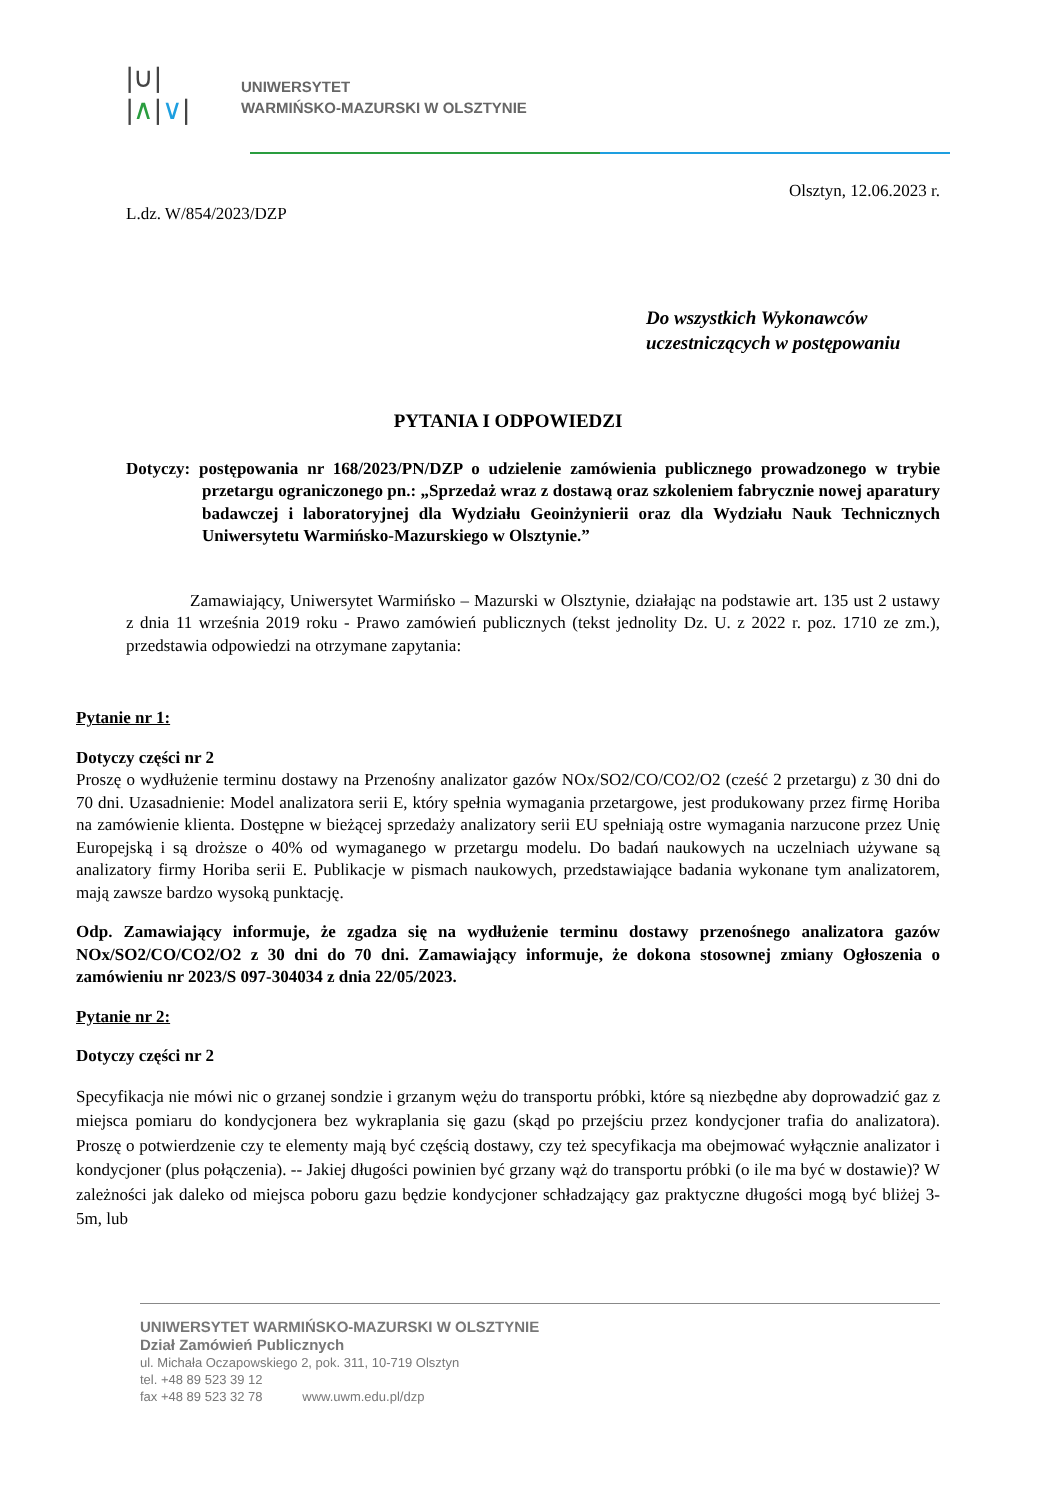|∪|
|∧|∨|
UNIWERSYTET
WARMIŃSKO-MAZURSKI W OLSZTYNIE
Olsztyn, 12.06.2023 r.
L.dz. W/854/2023/DZP
Do wszystkich Wykonawców
uczestniczących w postępowaniu
PYTANIA I ODPOWIEDZI
Dotyczy: postępowania nr 168/2023/PN/DZP o udzielenie zamówienia publicznego prowadzonego w trybie przetargu ograniczonego pn.: „Sprzedaż wraz z dostawą oraz szkoleniem fabrycznie nowej aparatury badawczej i laboratoryjnej dla Wydziału Geoinżynierii oraz dla Wydziału Nauk Technicznych Uniwersytetu Warmińsko-Mazurskiego w Olsztynie.”
Zamawiający, Uniwersytet Warmińsko – Mazurski w Olsztynie, działając na podstawie art. 135 ust 2 ustawy z dnia 11 września 2019 roku - Prawo zamówień publicznych (tekst jednolity Dz. U. z 2022 r. poz. 1710 ze zm.), przedstawia odpowiedzi na otrzymane zapytania:
Pytanie nr 1:
Dotyczy części nr 2
Proszę o wydłużenie terminu dostawy na Przenośny analizator gazów NOx/SO2/CO/CO2/O2 (cześć 2 przetargu) z 30 dni do 70 dni. Uzasadnienie: Model analizatora serii E, który spełnia wymagania przetargowe, jest produkowany przez firmę Horiba na zamówienie klienta. Dostępne w bieżącej sprzedaży analizatory serii EU spełniają ostre wymagania narzucone przez Unię Europejską i są droższe o 40% od wymaganego w przetargu modelu. Do badań naukowych na uczelniach używane są analizatory firmy Horiba serii E. Publikacje w pismach naukowych, przedstawiające badania wykonane tym analizatorem, mają zawsze bardzo wysoką punktację.
Odp. Zamawiający informuje, że zgadza się na wydłużenie terminu dostawy przenośnego analizatora gazów NOx/SO2/CO/CO2/O2 z 30 dni do 70 dni. Zamawiający informuje, że dokona stosownej zmiany Ogłoszenia o zamówieniu nr 2023/S 097-304034 z dnia 22/05/2023.
Pytanie nr 2:
Dotyczy części nr 2
Specyfikacja nie mówi nic o grzanej sondzie i grzanym wężu do transportu próbki, które są niezbędne aby doprowadzić gaz z miejsca pomiaru do kondycjonera bez wykraplania się gazu (skąd po przejściu przez kondycjoner trafia do analizatora). Proszę o potwierdzenie czy te elementy mają być częścią dostawy, czy też specyfikacja ma obejmować wyłącznie analizator i kondycjoner (plus połączenia). -- Jakiej długości powinien być grzany wąż do transportu próbki (o ile ma być w dostawie)? W zależności jak daleko od miejsca poboru gazu będzie kondycjoner schładzający gaz praktyczne długości mogą być bliżej 3-5m, lub
UNIWERSYTET WARMIŃSKO-MAZURSKI W OLSZTYNIE
Dział Zamówień Publicznych
ul. Michała Oczapowskiego 2, pok. 311, 10-719 Olsztyn
tel. +48 89 523 39 12
fax +48 89 523 32 78 www.uwm.edu.pl/dzp